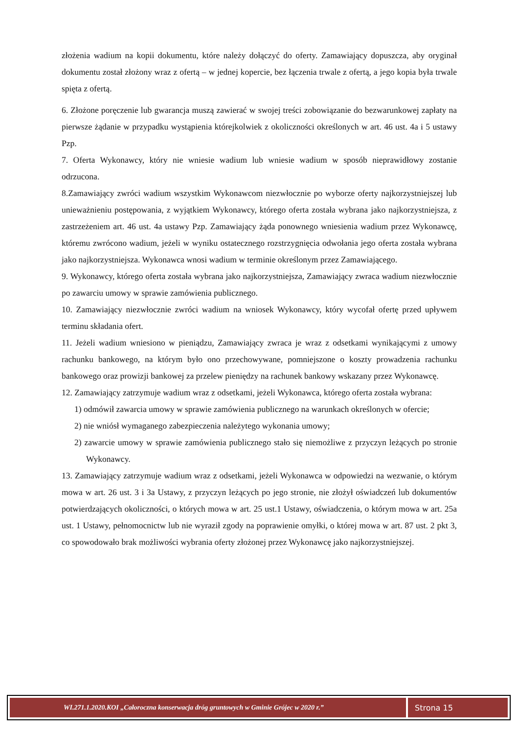złożenia wadium na kopii dokumentu, które należy dołączyć do oferty. Zamawiający dopuszcza, aby oryginał dokumentu został złożony wraz z ofertą – w jednej kopercie, bez łączenia trwale z ofertą, a jego kopia była trwale spięta z ofertą.
6. Złożone poręczenie lub gwarancja muszą zawierać w swojej treści zobowiązanie do bezwarunkowej zapłaty na pierwsze żądanie w przypadku wystąpienia którejkolwiek z okoliczności określonych w art. 46 ust. 4a i 5 ustawy Pzp.
7. Oferta Wykonawcy, który nie wniesie wadium lub wniesie wadium w sposób nieprawidłowy zostanie odrzucona.
8.Zamawiający zwróci wadium wszystkim Wykonawcom niezwłocznie po wyborze oferty najkorzystniejszej lub unieważnieniu postępowania, z wyjątkiem Wykonawcy, którego oferta została wybrana jako najkorzystniejsza, z zastrzeżeniem art. 46 ust. 4a ustawy Pzp. Zamawiający żąda ponownego wniesienia wadium przez Wykonawcę, któremu zwrócono wadium, jeżeli w wyniku ostatecznego rozstrzygnięcia odwołania jego oferta została wybrana jako najkorzystniejsza. Wykonawca wnosi wadium w terminie określonym przez Zamawiającego.
9. Wykonawcy, którego oferta została wybrana jako najkorzystniejsza, Zamawiający zwraca wadium niezwłocznie po zawarciu umowy w sprawie zamówienia publicznego.
10. Zamawiający niezwłocznie zwróci wadium na wniosek Wykonawcy, który wycofał ofertę przed upływem terminu składania ofert.
11. Jeżeli wadium wniesiono w pieniądzu, Zamawiający zwraca je wraz z odsetkami wynikającymi z umowy rachunku bankowego, na którym było ono przechowywane, pomniejszone o koszty prowadzenia rachunku bankowego oraz prowizji bankowej za przelew pieniędzy na rachunek bankowy wskazany przez Wykonawcę.
12. Zamawiający zatrzymuje wadium wraz z odsetkami, jeżeli Wykonawca, którego oferta została wybrana:
1) odmówił zawarcia umowy w sprawie zamówienia publicznego na warunkach określonych w ofercie;
2) nie wniósł wymaganego zabezpieczenia należytego wykonania umowy;
2) zawarcie umowy w sprawie zamówienia publicznego stało się niemożliwe z przyczyn leżących po stronie Wykonawcy.
13. Zamawiający zatrzymuje wadium wraz z odsetkami, jeżeli Wykonawca w odpowiedzi na wezwanie, o którym mowa w art. 26 ust. 3 i 3a Ustawy, z przyczyn leżących po jego stronie, nie złożył oświadczeń lub dokumentów potwierdzających okoliczności, o których mowa w art. 25 ust.1 Ustawy, oświadczenia, o którym mowa w art. 25a ust. 1 Ustawy, pełnomocnictw lub nie wyraził zgody na poprawienie omyłki, o której mowa w art. 87 ust. 2 pkt 3, co spowodowało brak możliwości wybrania oferty złożonej przez Wykonawcę jako najkorzystniejszej.
WI.271.1.2020.KOI „Całoroczna konserwacja dróg gruntowych w Gminie Grójec w 2020 r.”
Strona 15